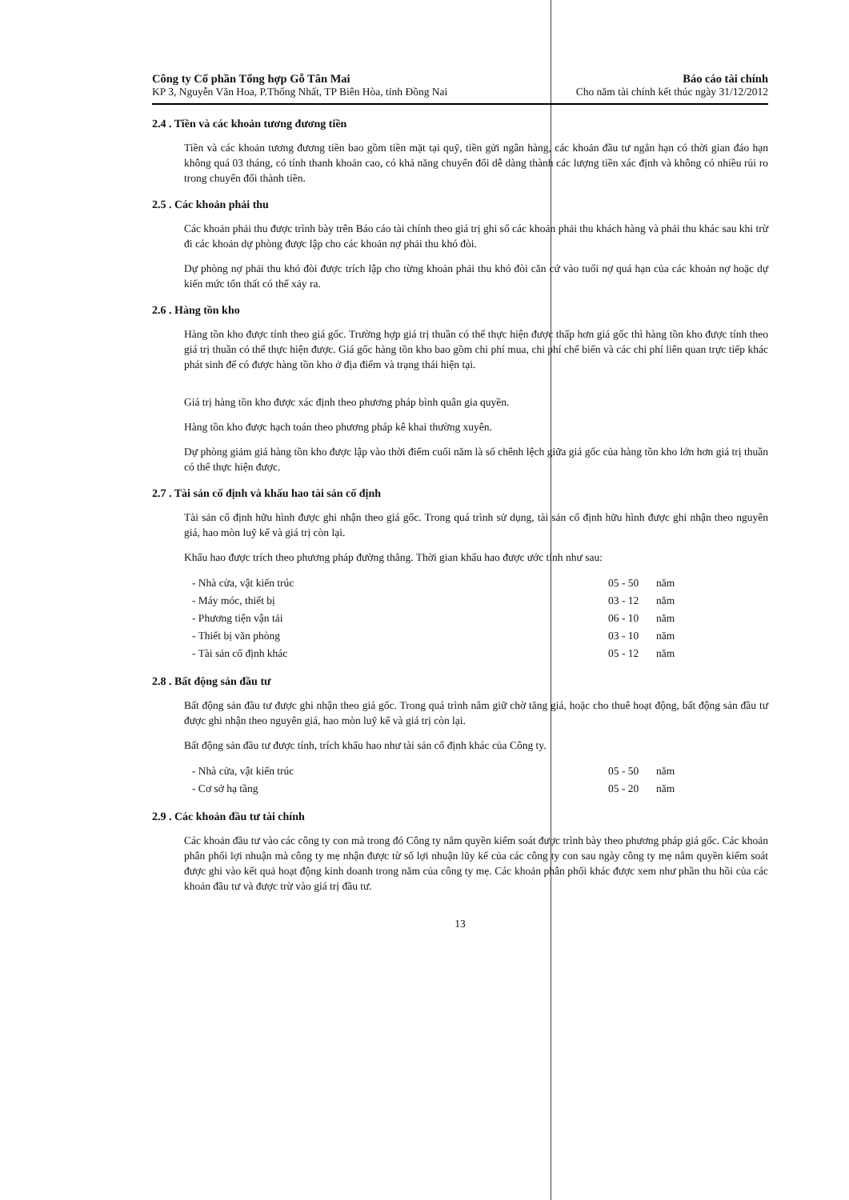Công ty Cổ phần Tổng hợp Gỗ Tân Mai
KP 3, Nguyễn Văn Hoa, P.Thống Nhất, TP Biên Hòa, tỉnh Đồng Nai
Báo cáo tài chính
Cho năm tài chính kết thúc ngày 31/12/2012
2.4 . Tiền và các khoản tương đương tiền
Tiền và các khoản tương đương tiền bao gồm tiền mặt tại quỹ, tiền gửi ngân hàng, các khoản đầu tư ngắn hạn có thời gian đáo hạn không quá 03 tháng, có tính thanh khoản cao, có khả năng chuyển đổi dễ dàng thành các lượng tiền xác định và không có nhiều rủi ro trong chuyển đổi thành tiền.
2.5 . Các khoản phải thu
Các khoản phải thu được trình bày trên Báo cáo tài chính theo giá trị ghi sổ các khoản phải thu khách hàng và phải thu khác sau khi trừ đi các khoản dự phòng được lập cho các khoản nợ phải thu khó đòi.
Dự phòng nợ phải thu khó đòi được trích lập cho từng khoản phải thu khó đòi căn cứ vào tuổi nợ quá hạn của các khoản nợ hoặc dự kiến mức tổn thất có thể xảy ra.
2.6 . Hàng tồn kho
Hàng tồn kho được tính theo giá gốc. Trường hợp giá trị thuần có thể thực hiện được thấp hơn giá gốc thì hàng tồn kho được tính theo giá trị thuần có thể thực hiện được. Giá gốc hàng tồn kho bao gồm chi phí mua, chi phí chế biến và các chi phí liên quan trực tiếp khác phát sinh để có được hàng tồn kho ở địa điểm và trạng thái hiện tại.
Giá trị hàng tồn kho được xác định theo phương pháp bình quân gia quyền.
Hàng tồn kho được hạch toán theo phương pháp kê khai thường xuyên.
Dự phòng giảm giá hàng tồn kho được lập vào thời điểm cuối năm là số chênh lệch giữa giá gốc của hàng tồn kho lớn hơn giá trị thuần có thể thực hiện được.
2.7 . Tài sản cố định và khấu hao tài sản cố định
Tài sản cố định hữu hình được ghi nhận theo giá gốc. Trong quá trình sử dụng, tài sản cố định hữu hình được ghi nhận theo nguyên giá, hao mòn luỹ kế và giá trị còn lại.
Khấu hao được trích theo phương pháp đường thẳng. Thời gian khấu hao được ước tính như sau:
| - Nhà cửa, vật kiến trúc | 05 - 50 | năm |
| - Máy móc, thiết bị | 03 - 12 | năm |
| - Phương tiện vận tải | 06 - 10 | năm |
| - Thiết bị văn phòng | 03 - 10 | năm |
| - Tài sản cố định khác | 05 - 12 | năm |
2.8 . Bất động sản đầu tư
Bất động sản đầu tư được ghi nhận theo giá gốc. Trong quá trình nắm giữ chờ tăng giá, hoặc cho thuê hoạt động, bất động sản đầu tư được ghi nhận theo nguyên giá, hao mòn luỹ kế và giá trị còn lại.
Bất động sản đầu tư được tính, trích khấu hao như tài sản cố định khác của Công ty.
| - Nhà cửa, vật kiến trúc | 05 - 50 | năm |
| - Cơ sở hạ tầng | 05 - 20 | năm |
2.9 . Các khoản đầu tư tài chính
Các khoản đầu tư vào các công ty con mà trong đó Công ty nắm quyền kiểm soát được trình bày theo phương pháp giá gốc. Các khoản phân phối lợi nhuận mà công ty mẹ nhận được từ số lợi nhuận lũy kế của các công ty con sau ngày công ty mẹ nắm quyền kiểm soát được ghi vào kết quả hoạt động kinh doanh trong năm của công ty mẹ. Các khoản phân phối khác được xem như phần thu hồi của các khoản đầu tư và được trừ vào giá trị đầu tư.
13